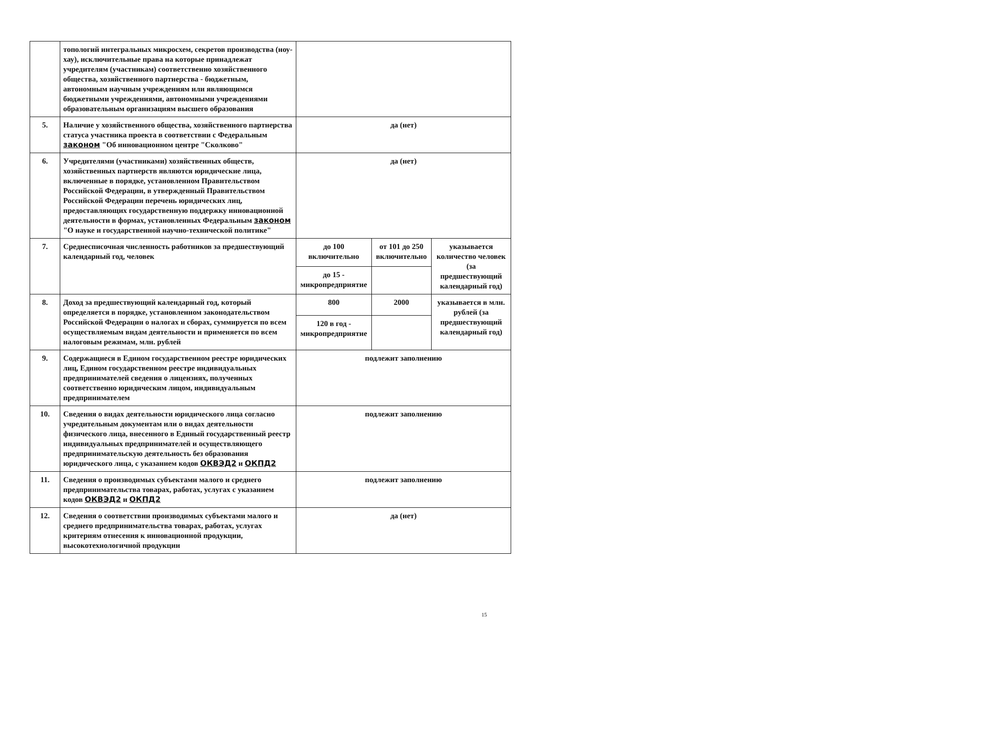| | топологий интегральных микросхем, секретов производства (ноу-хау), исключительные права на которые принадлежат учредителям (участникам) соответственно хозяйственного общества, хозяйственного партнерства - бюджетным, автономным научным учреждениям или являющимся бюджетными учреждениями, автономными учреждениями образовательным организациям высшего образования | | | |
| 5. | Наличие у хозяйственного общества, хозяйственного партнерства статуса участника проекта в соответствии с Федеральным законом "Об инновационном центре "Сколково" | да (нет) | | |
| 6. | Учредителями (участниками) хозяйственных обществ, хозяйственных партнерств являются юридические лица, включенные в порядке, установленном Правительством Российской Федерации, в утвержденный Правительством Российской Федерации перечень юридических лиц, предоставляющих государственную поддержку инновационной деятельности в формах, установленных Федеральным законом "О науке и государственной научно-технической политике" | да (нет) | | |
| 7. | Среднесписочная численность работников за предшествующий календарный год, человек | до 100 включительно | от 101 до 250 включительно | указывается количество человек (за предшествующий календарный год) |
| | | до 15 - микропредприятие | | |
| 8. | Доход за предшествующий календарный год, который определяется в порядке, установленном законодательством Российской Федерации о налогах и сборах, суммируется по всем осуществляемым видам деятельности и применяется по всем налоговым режимам, млн. рублей | 800 | 2000 | указывается в млн. рублей (за предшествующий календарный год) |
| | | 120 в год - микропредприятие | | |
| 9. | Содержащиеся в Едином государственном реестре юридических лиц, Едином государственном реестре индивидуальных предпринимателей сведения о лицензиях, полученных соответственно юридическим лицом, индивидуальным предпринимателем | подлежит заполнению | | |
| 10. | Сведения о видах деятельности юридического лица согласно учредительным документам или о видах деятельности физического лица, внесенного в Единый государственный реестр индивидуальных предпринимателей и осуществляющего предпринимательскую деятельность без образования юридического лица, с указанием кодов ОКВЭД2 и ОКПД2 | подлежит заполнению | | |
| 11. | Сведения о производимых субъектами малого и среднего предпринимательства товарах, работах, услугах с указанием кодов ОКВЭД2 и ОКПД2 | подлежит заполнению | | |
| 12. | Сведения о соответствии производимых субъектами малого и среднего предпринимательства товарах, работах, услугах критериям отнесения к инновационной продукции, высокотехнологичной продукции | да (нет) | | |
15